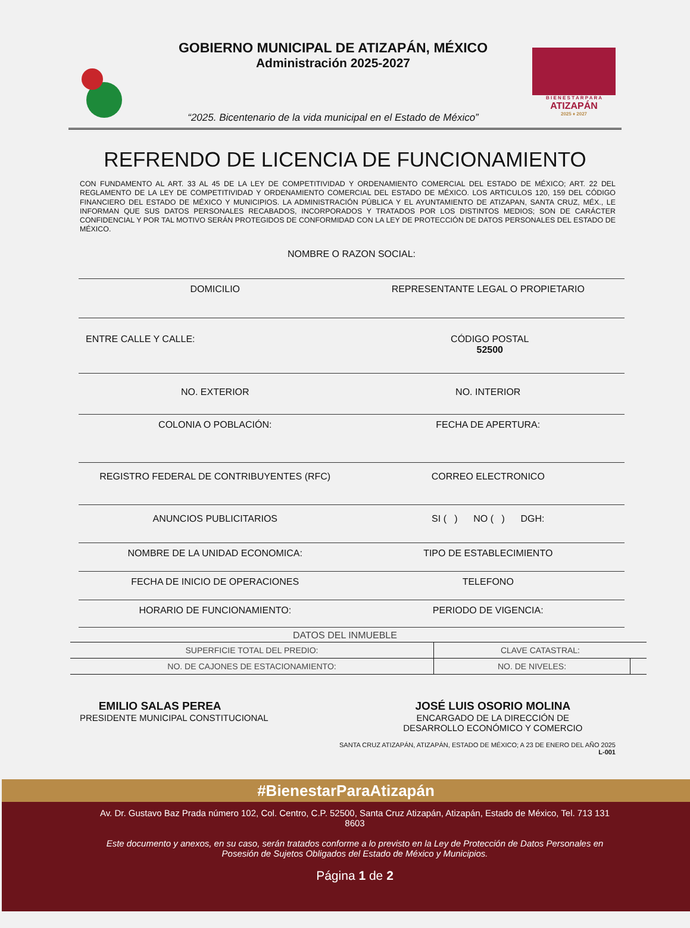GOBIERNO MUNICIPAL DE ATIZAPÁN, MÉXICO
Administración 2025-2027
“2025. Bicentenario de la vida municipal en el Estado de México”
B I E N E S T A R P A R A
ATIZAPÁN
2025 ♦ 2027
REFRENDO DE LICENCIA DE FUNCIONAMIENTO
CON FUNDAMENTO AL ART. 33 AL 45 DE LA LEY DE COMPETITIVIDAD Y ORDENAMIENTO COMERCIAL DEL ESTADO DE MÉXICO; ART. 22 DEL REGLAMENTO DE LA LEY DE COMPETITIVIDAD Y ORDENAMIENTO COMERCIAL DEL ESTADO DE MÉXICO. LOS ARTICULOS 120, 159 DEL CÓDIGO FINANCIERO DEL ESTADO DE MÉXICO Y MUNICIPIOS. LA ADMINISTRACIÓN PÚBLICA Y EL AYUNTAMIENTO DE ATIZAPAN, SANTA CRUZ, MÉX., LE INFORMAN QUE SUS DATOS PERSONALES RECABADOS, INCORPORADOS Y TRATADOS POR LOS DISTINTOS MEDIOS; SON DE CARÁCTER CONFIDENCIAL Y POR TAL MOTIVO SERÁN PROTEGIDOS DE CONFORMIDAD CON LA LEY DE PROTECCIÓN DE DATOS PERSONALES DEL ESTADO DE MÉXICO.
NOMBRE O RAZON SOCIAL:
DOMICILIO REPRESENTANTE LEGAL O PROPIETARIO
ENTRE CALLE Y CALLE: CÓDIGO POSTAL
52500
NO. EXTERIOR NO. INTERIOR
COLONIA O POBLACIÓN: FECHA DE APERTURA:
REGISTRO FEDERAL DE CONTRIBUYENTES (RFC)
CORREO ELECTRONICO
ANUNCIOS PUBLICITARIOS SI ( ) NO ( ) DGH:
NOMBRE DE LA UNIDAD ECONOMICA: TIPO DE ESTABLECIMIENTO
FECHA DE INICIO DE OPERACIONES TELEFONO
HORARIO DE FUNCIONAMIENTO: PERIODO DE VIGENCIA:
DATOS DEL INMUEBLE
| SUPERFICIE TOTAL DEL PREDIO: | CLAVE CATASTRAL: | |
| NO. DE CAJONES DE ESTACIONAMIENTO: | NO. DE NIVELES: | |
EMILIO SALAS PEREA
PRESIDENTE MUNICIPAL CONSTITUCIONAL
JOSÉ LUIS OSORIO MOLINA
ENCARGADO DE LA DIRECCIÓN DE
DESARROLLO ECONÓMICO Y COMERCIO
SANTA CRUZ ATIZAPÁN, ATIZAPÁN, ESTADO DE MÉXICO; A 23 DE ENERO DEL AÑO 2025
L-001
#BienestarParaAtizapán
Av. Dr. Gustavo Baz Prada número 102, Col. Centro, C.P. 52500, Santa Cruz Atizapán, Atizapán, Estado de México, Tel. 713 131 8603
Este documento y anexos, en su caso, serán tratados conforme a lo previsto en la Ley de Protección de Datos Personales en Posesión de Sujetos Obligados del Estado de México y Municipios.
Página 1 de 2